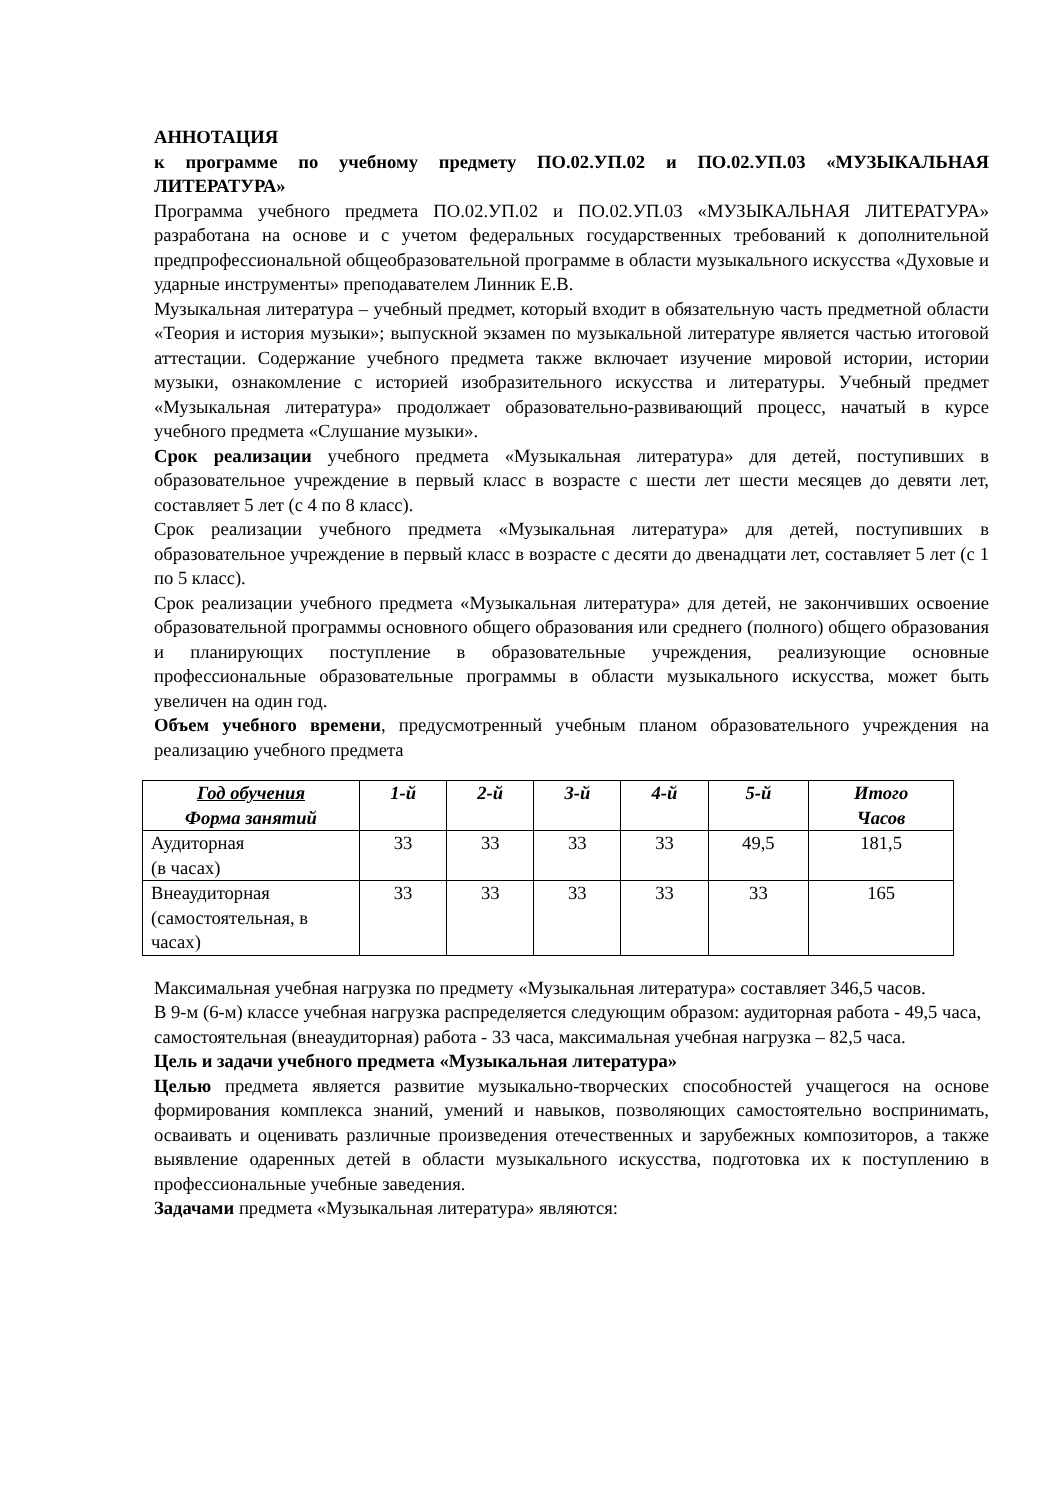АННОТАЦИЯ
к программе по учебному предмету ПО.02.УП.02 и ПО.02.УП.03 «МУЗЫКАЛЬНАЯ ЛИТЕРАТУРА»
Программа учебного предмета ПО.02.УП.02 и ПО.02.УП.03 «МУЗЫКАЛЬНАЯ ЛИТЕРАТУРА» разработана на основе и с учетом федеральных государственных требований к дополнительной предпрофессиональной общеобразовательной программе в области музыкального искусства «Духовые и ударные инструменты» преподавателем Линник Е.В.
Музыкальная литература – учебный предмет, который входит в обязательную часть предметной области «Теория и история музыки»; выпускной экзамен по музыкальной литературе является частью итоговой аттестации. Содержание учебного предмета также включает изучение мировой истории, истории музыки, ознакомление с историей изобразительного искусства и литературы. Учебный предмет «Музыкальная литература» продолжает образовательно-развивающий процесс, начатый в курсе учебного предмета «Слушание музыки».
Срок реализации учебного предмета «Музыкальная литература» для детей, поступивших в образовательное учреждение в первый класс в возрасте с шести лет шести месяцев до девяти лет, составляет 5 лет (с 4 по 8 класс).
Срок реализации учебного предмета «Музыкальная литература» для детей, поступивших в образовательное учреждение в первый класс в возрасте с десяти до двенадцати лет, составляет 5 лет (с 1 по 5 класс).
Срок реализации учебного предмета «Музыкальная литература» для детей, не закончивших освоение образовательной программы основного общего образования или среднего (полного) общего образования и планирующих поступление в образовательные учреждения, реализующие основные профессиональные образовательные программы в области музыкального искусства, может быть увеличен на один год.
Объем учебного времени, предусмотренный учебным планом образовательного учреждения на реализацию учебного предмета
| Год обучения Форма занятий | 1-й | 2-й | 3-й | 4-й | 5-й | Итого Часов |
| --- | --- | --- | --- | --- | --- | --- |
| Аудиторная (в часах) | 33 | 33 | 33 | 33 | 49,5 | 181,5 |
| Внеаудиторная (самостоятельная, в часах) | 33 | 33 | 33 | 33 | 33 | 165 |
Максимальная учебная нагрузка по предмету «Музыкальная литература» составляет 346,5 часов.
В 9-м (6-м) классе учебная нагрузка распределяется следующим образом: аудиторная работа - 49,5 часа, самостоятельная (внеаудиторная) работа - 33 часа, максимальная учебная нагрузка – 82,5 часа.
Цель и задачи учебного предмета «Музыкальная литература»
Целью предмета является развитие музыкально-творческих способностей учащегося на основе формирования комплекса знаний, умений и навыков, позволяющих самостоятельно воспринимать, осваивать и оценивать различные произведения отечественных и зарубежных композиторов, а также выявление одаренных детей в области музыкального искусства, подготовка их к поступлению в профессиональные учебные заведения.
Задачами предмета «Музыкальная литература» являются: